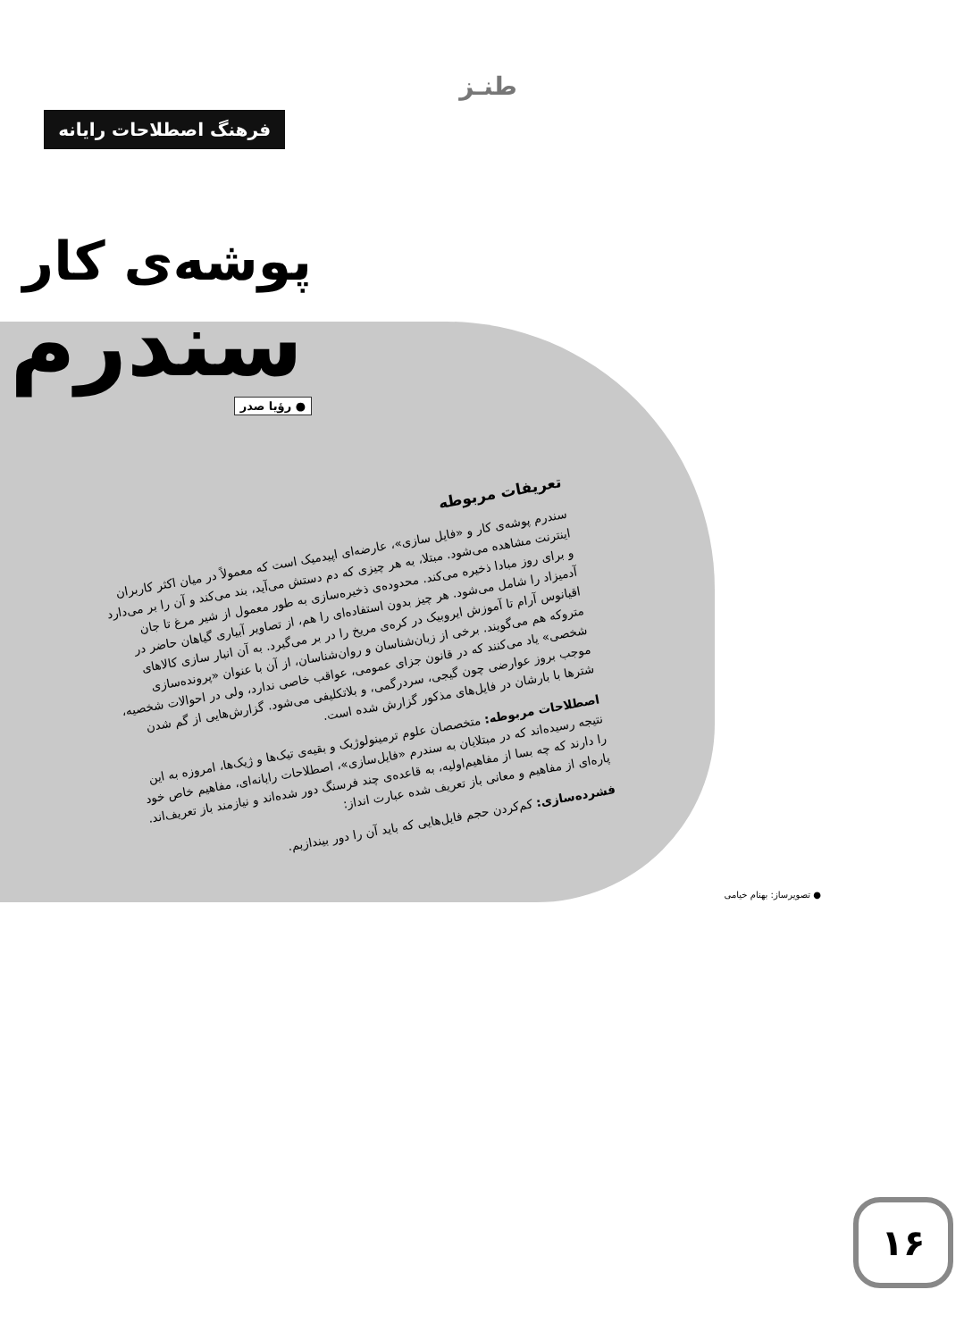طنـز
فرهنگ اصطلاحات رایانه
پوشه‌ی کار
سندرم
● رؤیا صدر
تعریفات مربوطه
سندرم پوشه‌ی کار و «فایل سازی»، عارضه‌ای اپیدمیک است که معمولاً در میان اکثر کاربران اینترنت مشاهده می‌شود. مبتلا، به هر چیزی که دم دستش می‌آید، بند می‌کند و آن را بر می‌دارد و برای روز مبادا ذخیره می‌کند. محدوده‌ی ذخیره‌سازی به طور معمول از شیر مرغ تا جان آدمیزاد را شامل می‌شود. هر چیز بدون استفاده‌ای را هم، از تصاویر آبیاری گیاهان حاضر در اقیانوس آرام تا آموزش ایروبیک در کره‌ی مریخ را در بر می‌گیرد. به آن انبار سازی کالاهای متروکه هم می‌گویند. برخی از زبان‌شناسان و روان‌شناسان، از آن با عنوان «پرونده‌سازی شخصی» یاد می‌کنند که در قانون جزای عمومی، عواقب خاصی ندارد، ولی در احوالات شخصیه، موجب بروز عوارضی چون گیجی، سردرگمی، و بلاتکلیفی می‌شود. گزارش‌هایی از گم شدن شترها با بارشان در فایل‌های مذکور گزارش شده است.
اصطلاحات مربوطه: متخصصان علوم ترمینولوژیک و بقیه‌ی تیک‌ها و ژیک‌ها، امروزه به این نتیجه رسیده‌اند که در مبتلایان به سندرم «فایل‌سازی»، اصطلاحات رایانه‌ای، مفاهیم خاص خود را دارند که چه بسا از مفاهیم‌اولیه، به قاعده‌ی چند فرسنگ دور شده‌اند و نیازمند باز تعریف‌اند. پاره‌ای از مفاهیم و معانی باز تعریف شده عبارت انداز:
فشرده‌سازی: کم‌کردن حجم فایل‌هایی که باید آن را دور بیندازیم.
● تصویرساز: بهنام خیامی
۱۶